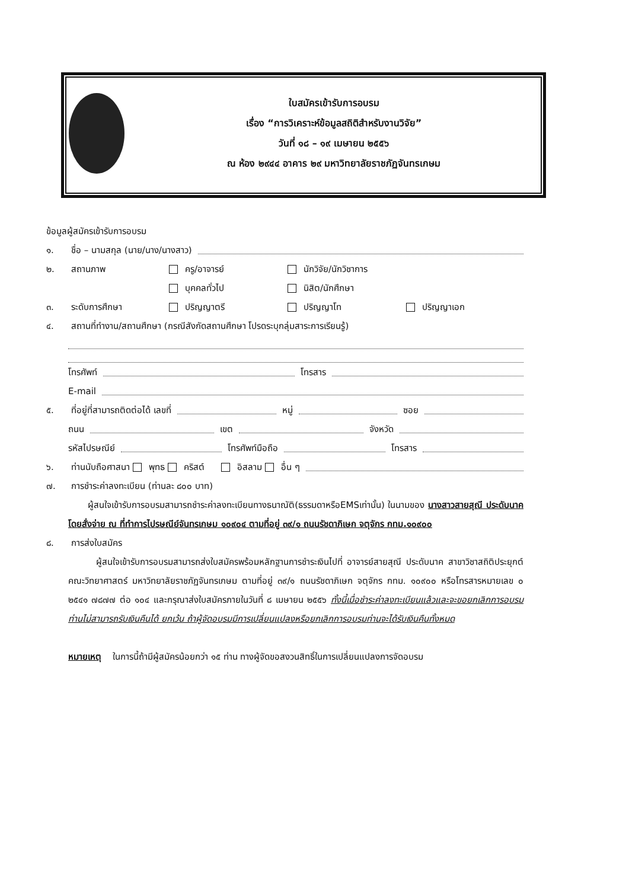ใบสมัครเข้ารับการอบรม
เรื่อง “การวิเคราะห์ข้อมูลสถิติสำหรับงานวิจัย”
วันที่ ๑๘ – ๑๙ เมษายน ๒๕๕๖
ณ ห้อง ๒๙๔๔ อาคาร ๒๙ มหาวิทยาลัยราชภัฏจันทรเกษม
ข้อมูลผู้สมัครเข้ารับการอบรม
๑. ชื่อ – นามสกุล (นาย/นาง/นางสาว)
๒. สถานภาพ ครู/อาจารย์ นักวิจัย/นักวิชาการ
บุคคลทั่วไป นิสิต/นักศึกษา
๓. ระดับการศึกษา ปริญญาตรี ปริญญาโท ปริญญาเอก
๔. สถานที่ทำงาน/สถานศึกษา (กรณีสังกัดสถานศึกษา โปรดระบุกลุ่มสาระการเรียนรู้)
โทรศัพท์ โทรสาร
E-mail
๕. ที่อยู่ที่สามารถติดต่อได้ เลขที่ หมู่ ซอย
ถนน เขต จังหวัด
รหัสไปรษณีย์ โทรศัพท์มือถือ โทรสาร
๖. ท่านนับถือศาสนา พุทธ คริสต์ อิสลาม อื่น ๆ
๗. การชำระค่าลงทะเบียน (ท่านละ ๘๐๐ บาท)
ผู้สนใจเข้ารับการอบรมสามารถชำระค่าลงทะเบียนทางธนาณัติ(ธรรมดาหรือEMSเท่านั้น) ในนามของ นางสาวสายสุณี ประดับนาค โดยสั่งจ่าย ณ ที่ทำการไปรษณีย์จันทรเกษม ๑๐๙๐๔ ตามที่อยู่ ๓๙/๑ ถนนรัชดาภิเษก จตุจักร กทม.๑๐๙๐๐
๘. การส่งใบสมัคร
ผู้สนใจเข้ารับการอบรมสามารถส่งใบสมัครพร้อมหลักฐานการชำระเงินไปที่ อาจารย์สายสุณี ประดับนาค สาขาวิชาสถิติประยุกต์ คณะวิทยาศาสตร์ มหาวิทยาลัยราชภัฏจันทรเกษม ตามที่อยู่ ๓๙/๑ ถนนรัชดาภิเษก จตุจักร กทม. ๑๐๙๐๐ หรือโทรสารหมายเลข ๐ ๒๕๔๑ ๗๘๗๗ ต่อ ๑๐๔ และกรุณาส่งใบสมัครภายในวันที่ ๘ เมษายน ๒๕๕๖ ทั้งนี้เมื่อชำระค่าลงทะเบียนแล้วและจะขอยกเลิกการอบรม ท่านไม่สามารถรับเงินคืนได้ ยกเว้น ถ้าผู้จัดอบรมมีการเปลี่ยนแปลงหรือยกเลิกการอบรมท่านจะได้รับเงินคืนทั้งหมด
หมายเหตุ ในการนี้ถ้ามีผู้สมัครน้อยกว่า ๑๕ ท่าน ทางผู้จัดขอสงวนสิทธิ์ในการเปลี่ยนแปลงการจัดอบรม